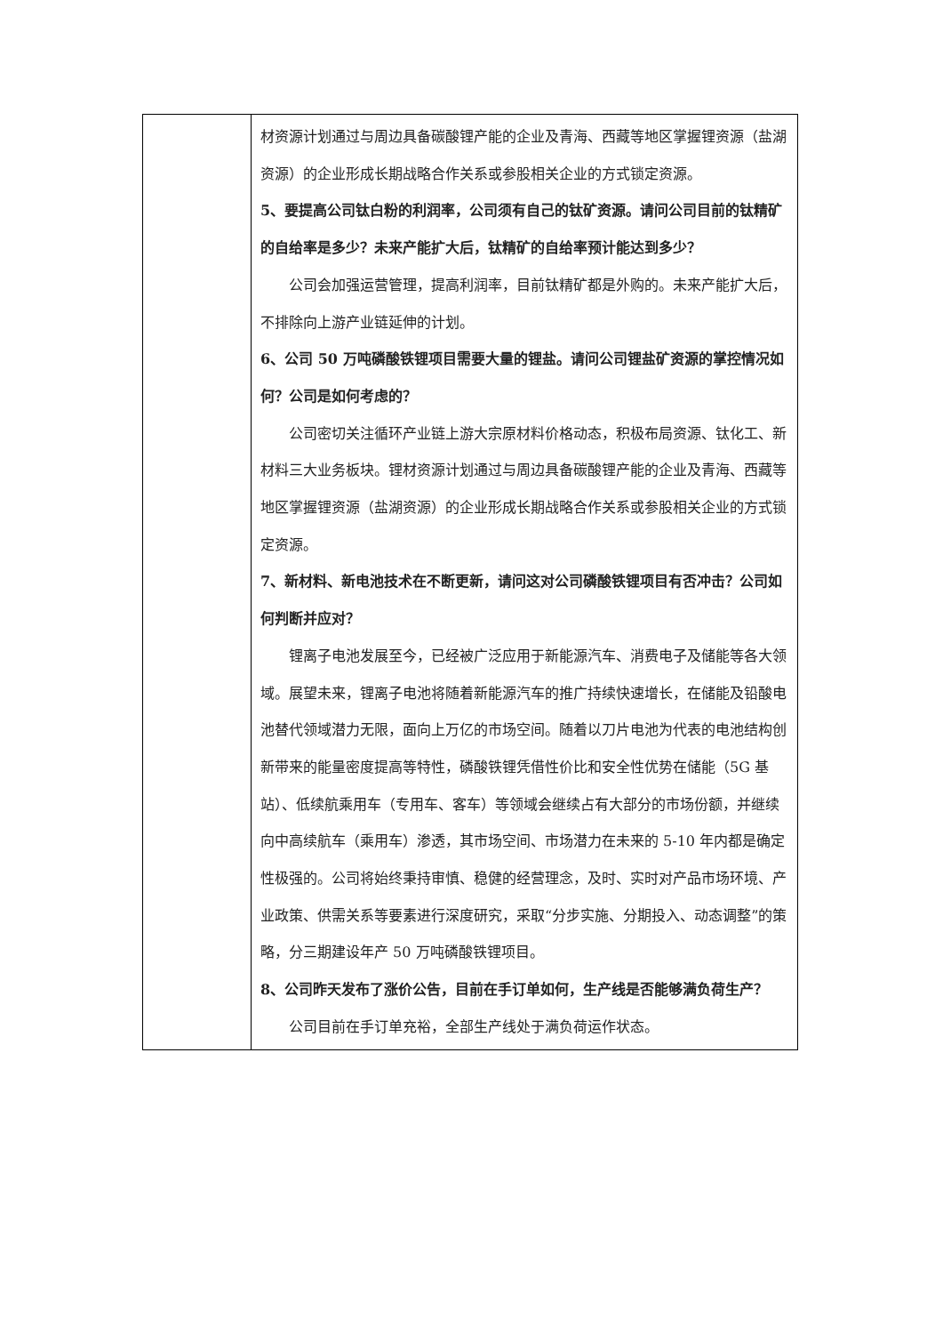| | 材资源计划通过与周边具备碳酸锂产能的企业及青海、西藏等地区掌握锂资源（盐湖资源）的企业形成长期战略合作关系或参股相关企业的方式锁定资源。 5、要提高公司钛白粉的利润率，公司须有自己的钛矿资源。请问公司目前的钛精矿的自给率是多少？未来产能扩大后，钛精矿的自给率预计能达到多少？ 公司会加强运营管理，提高利润率，目前钛精矿都是外购的。未来产能扩大后，不排除向上游产业链延伸的计划。 6、公司 50 万吨磷酸铁锂项目需要大量的锂盐。请问公司锂盐矿资源的掌控情况如何？公司是如何考虑的？ 公司密切关注循环产业链上游大宗原材料价格动态，积极布局资源、钛化工、新材料三大业务板块。锂材资源计划通过与周边具备碳酸锂产能的企业及青海、西藏等地区掌握锂资源（盐湖资源）的企业形成长期战略合作关系或参股相关企业的方式锁定资源。 7、新材料、新电池技术在不断更新，请问这对公司磷酸铁锂项目有否冲击？公司如何判断并应对？ 锂离子电池发展至今，已经被广泛应用于新能源汽车、消费电子及储能等各大领域。展望未来，锂离子电池将随着新能源汽车的推广持续快速增长，在储能及铅酸电池替代领域潜力无限，面向上万亿的市场空间。随着以刀片电池为代表的电池结构创新带来的能量密度提高等特性，磷酸铁锂凭借性价比和安全性优势在储能（5G 基站）、低续航乘用车（专用车、客车）等领域会继续占有大部分的市场份额，并继续向中高续航车（乘用车）渗透，其市场空间、市场潜力在未来的 5-10 年内都是确定性极强的。公司将始终秉持审慎、稳健的经营理念，及时、实时对产品市场环境、产业政策、供需关系等要素进行深度研究，采取“分步实施、分期投入、动态调整”的策略，分三期建设年产 50 万吨磷酸铁锂项目。 8、公司昨天发布了涨价公告，目前在手订单如何，生产线是否能够满负荷生产？ 公司目前在手订单充裕，全部生产线处于满负荷运作状态。 |